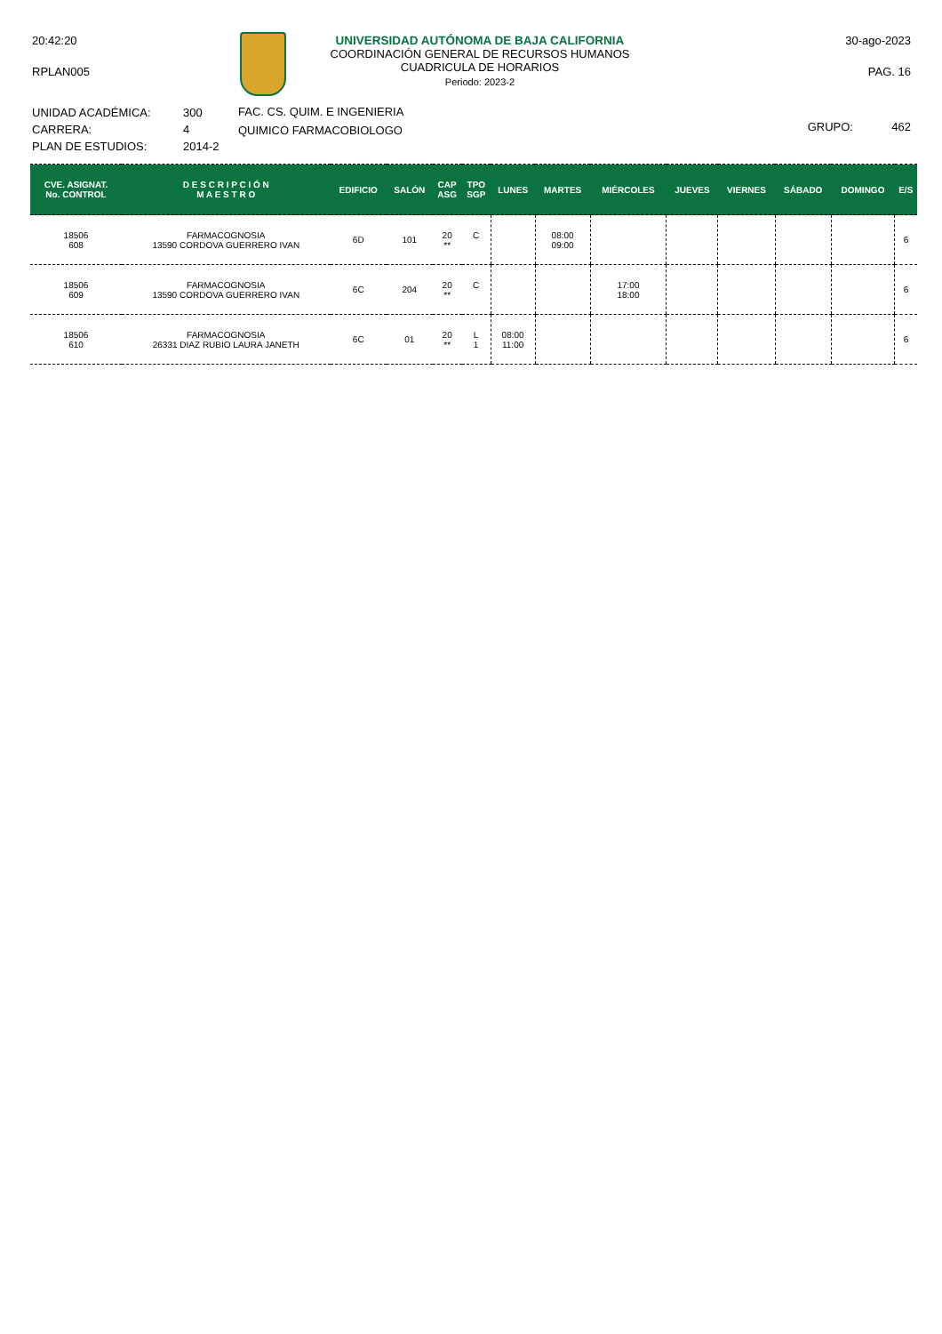20:42:20
RPLAN005
UNIVERSIDAD AUTÓNOMA DE BAJA CALIFORNIA
COORDINACIÓN GENERAL DE RECURSOS HUMANOS
CUADRICULA DE HORARIOS
Periodo: 2023-2
30-ago-2023
PAG. 16
UNIDAD ACADÉMICA:
CARRERA:
PLAN DE ESTUDIOS:
300
4
2014-2
FAC. CS. QUIM. E INGENIERIA
QUIMICO FARMACOBIOLOGO
GRUPO: 462
| CVE. ASIGNAT. No. CONTROL | D E S C R I P C I Ó N M A E S T R O | EDIFICIO | SALÓN | CAP ASG | TPO SGP | LUNES | MARTES | MIÉRCOLES | JUEVES | VIERNES | SÁBADO | DOMINGO | E/S |
| --- | --- | --- | --- | --- | --- | --- | --- | --- | --- | --- | --- | --- | --- |
| 18506 608 | FARMACOGNOSIA 13590 CORDOVA GUERRERO IVAN | 6D | 101 | 20 ** | C | | 08:00 09:00 | | | | | | 6 |
| 18506 609 | FARMACOGNOSIA 13590 CORDOVA GUERRERO IVAN | 6C | 204 | 20 ** | C | | | 17:00 18:00 | | | | | 6 |
| 18506 610 | FARMACOGNOSIA 26331 DIAZ RUBIO LAURA JANETH | 6C | 01 | 20 ** | L 1 | 08:00 11:00 | | | | | | | 6 |